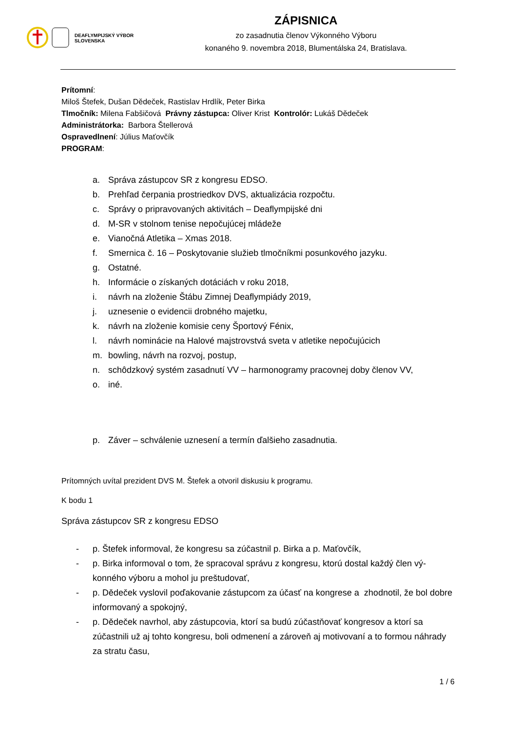DEAFLYMPIJSKÝ VÝBOR
SLOVENSKA
ZÁPISNICA
zo zasadnutia členov Výkonného Výboru
konaného 9. novembra 2018, Blumentálska 24, Bratislava.
Prítomní:
Miloš Štefek, Dušan Dědeček, Rastislav Hrdlík, Peter Birka
Tlmočník: Milena Fabšičová Právny zástupca: Oliver Krist Kontrolór: Lukáš Dědeček
Administrátorka: Barbora Štellerová
Ospravedlnení: Július Maťovčík
PROGRAM:
a. Správa zástupcov SR z kongresu EDSO.
b. Prehľad čerpania prostriedkov DVS, aktualizácia rozpočtu.
c. Správy o pripravovaných aktivitách – Deaflympijské dni
d. M-SR v stolnom tenise nepočujúcej mládeže
e. Vianočná Atletika – Xmas 2018.
f. Smernica č. 16 – Poskytovanie služieb tlmočníkmi posunkového jazyku.
g. Ostatné.
h. Informácie o získaných dotáciách v roku 2018,
i. návrh na zloženie Štábu Zimnej Deaflympiády 2019,
j. uznesenie o evidencii drobného majetku,
k. návrh na zloženie komisie ceny Športový Fénix,
l. návrh nominácie na Halové majstrovstvá sveta v atletike nepočujúcich
m. bowling, návrh na rozvoj, postup,
n. schôdzkový systém zasadnutí VV – harmonogramy pracovnej doby členov VV,
o. iné.
p. Záver – schválenie uznesení a termín ďalšieho zasadnutia.
Prítomných uvítal prezident DVS M. Štefek a otvoril diskusiu k programu.
K bodu 1
Správa zástupcov SR z kongresu EDSO
- p. Štefek informoval, že kongresu sa zúčastnil p. Birka a p. Maťovčík,
- p. Birka informoval o tom, že spracoval správu z kongresu, ktorú dostal každý člen vý-konného výboru a mohol ju preštudovať,
- p. Dědeček vyslovil poďakovanie zástupcom za účasť na kongrese a zhodnotil, že bol dobre informovaný a spokojný,
- p. Dědeček navrhol, aby zástupcovia, ktorí sa budú zúčastňovať kongresov a ktorí sa zúčastnili už aj tohto kongresu, boli odmenení a zároveň aj motivovaní a to formou náhrady za stratu času,
1 / 6